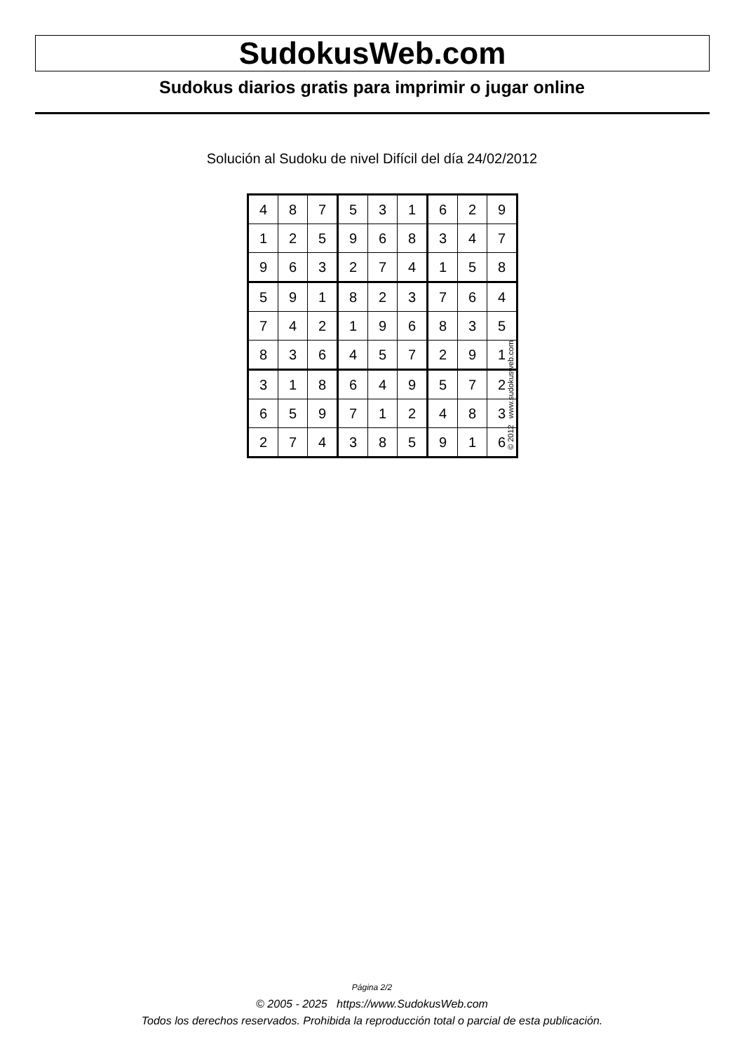SudokusWeb.com
Sudokus diarios gratis para imprimir o jugar online
Solución al Sudoku de nivel Difícil del día 24/02/2012
| 4 | 8 | 7 | 5 | 3 | 1 | 6 | 2 | 9 |
| 1 | 2 | 5 | 9 | 6 | 8 | 3 | 4 | 7 |
| 9 | 6 | 3 | 2 | 7 | 4 | 1 | 5 | 8 |
| 5 | 9 | 1 | 8 | 2 | 3 | 7 | 6 | 4 |
| 7 | 4 | 2 | 1 | 9 | 6 | 8 | 3 | 5 |
| 8 | 3 | 6 | 4 | 5 | 7 | 2 | 9 | 1 |
| 3 | 1 | 8 | 6 | 4 | 9 | 5 | 7 | 2 |
| 6 | 5 | 9 | 7 | 1 | 2 | 4 | 8 | 3 |
| 2 | 7 | 4 | 3 | 8 | 5 | 9 | 1 | 6 |
© 2012 www.sudokusweb.com
Página 2/2
© 2005 - 2025 https://www.SudokusWeb.com
Todos los derechos reservados. Prohibida la reproducción total o parcial de esta publicación.